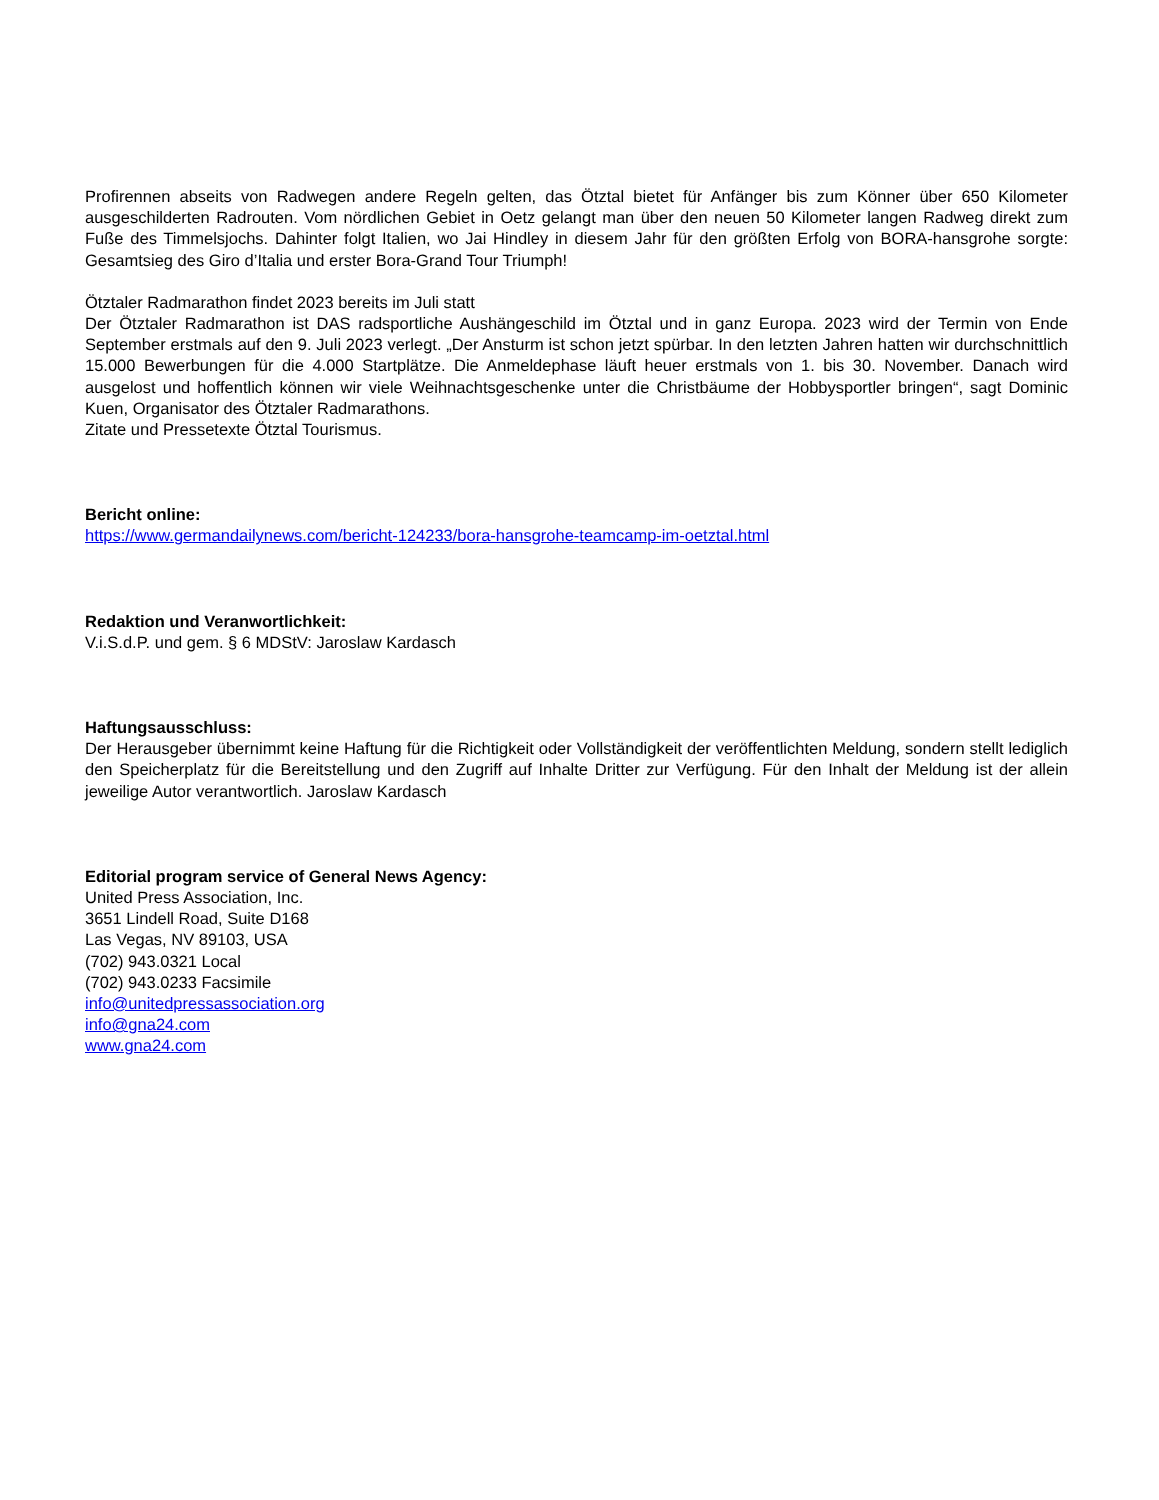Profirennen abseits von Radwegen andere Regeln gelten, das Ötztal bietet für Anfänger bis zum Könner über 650 Kilometer ausgeschilderten Radrouten. Vom nördlichen Gebiet in Oetz gelangt man über den neuen 50 Kilometer langen Radweg direkt zum Fuße des Timmelsjochs. Dahinter folgt Italien, wo Jai Hindley in diesem Jahr für den größten Erfolg von BORA-hansgrohe sorgte: Gesamtsieg des Giro d’Italia und erster Bora-Grand Tour Triumph!
Ötztaler Radmarathon findet 2023 bereits im Juli statt
Der Ötztaler Radmarathon ist DAS radsportliche Aushängeschild im Ötztal und in ganz Europa. 2023 wird der Termin von Ende September erstmals auf den 9. Juli 2023 verlegt. „Der Ansturm ist schon jetzt spürbar. In den letzten Jahren hatten wir durchschnittlich 15.000 Bewerbungen für die 4.000 Startplätze. Die Anmeldephase läuft heuer erstmals von 1. bis 30. November. Danach wird ausgelost und hoffentlich können wir viele Weihnachtsgeschenke unter die Christbäume der Hobbysportler bringen“, sagt Dominic Kuen, Organisator des Ötztaler Radmarathons.
Zitate und Pressetexte Ötztal Tourismus.
Bericht online:
https://www.germandailynews.com/bericht-124233/bora-hansgrohe-teamcamp-im-oetztal.html
Redaktion und Veranwortlichkeit:
V.i.S.d.P. und gem. § 6 MDStV: Jaroslaw Kardasch
Haftungsausschluss:
Der Herausgeber übernimmt keine Haftung für die Richtigkeit oder Vollständigkeit der veröffentlichten Meldung, sondern stellt lediglich den Speicherplatz für die Bereitstellung und den Zugriff auf Inhalte Dritter zur Verfügung. Für den Inhalt der Meldung ist der allein jeweilige Autor verantwortlich. Jaroslaw Kardasch
Editorial program service of General News Agency:
United Press Association, Inc.
3651 Lindell Road, Suite D168
Las Vegas, NV 89103, USA
(702) 943.0321 Local
(702) 943.0233 Facsimile
info@unitedpressassociation.org
info@gna24.com
www.gna24.com